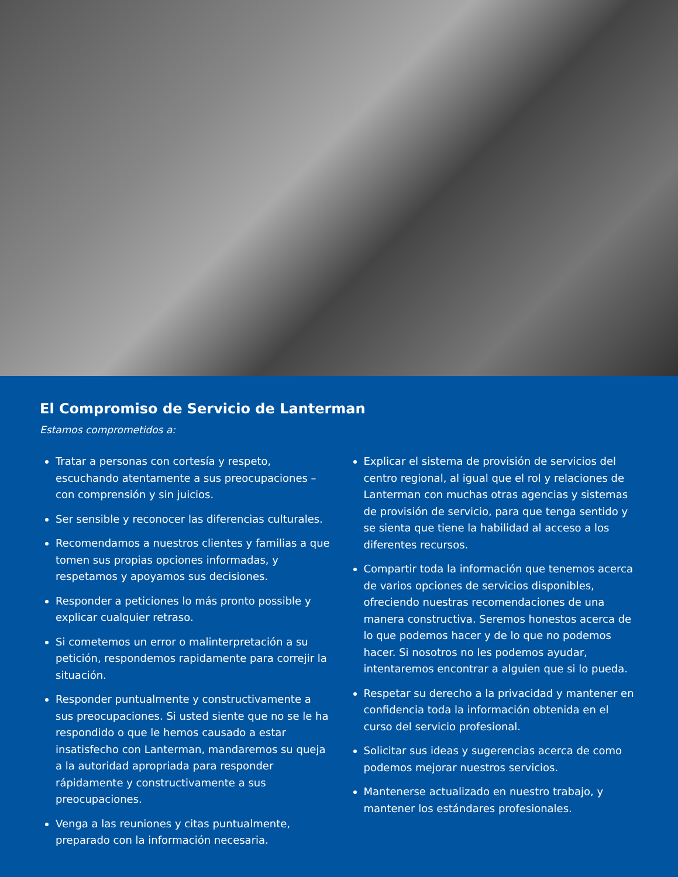El Compromiso de Servicio de Lanterman
Estamos comprometidos a:
Tratar a personas con cortesía y respeto, escuchando atentamente a sus preocupaciones – con comprensión y sin juicios.
Ser sensible y reconocer las diferencias culturales.
Recomendamos a nuestros clientes y familias a que tomen sus propias opciones informadas, y respetamos y apoyamos sus decisiones.
Responder a peticiones lo más pronto possible y explicar cualquier retraso.
Si cometemos un error o malinterpretación a su petición, respondemos rapidamente para correjir la situación.
Responder puntualmente y constructivamente a sus preocupaciones. Si usted siente que no se le ha respondido o que le hemos causado a estar insatisfecho con Lanterman, mandaremos su queja a la autoridad apropriada para responder rápidamente y constructivamente a sus preocupaciones.
Venga a las reuniones y citas puntualmente, preparado con la información necesaria.
Explicar el sistema de provisión de servicios del centro regional, al igual que el rol y relaciones de Lanterman con muchas otras agencias y sistemas de provisión de servicio, para que tenga sentido y se sienta que tiene la habilidad al acceso a los diferentes recursos.
Compartir toda la información que tenemos acerca de varios opciones de servicios disponibles, ofreciendo nuestras recomendaciones de una manera constructiva. Seremos honestos acerca de lo que podemos hacer y de lo que no podemos hacer. Si nosotros no les podemos ayudar, intentaremos encontrar a alguien que si lo pueda.
Respetar su derecho a la privacidad y mantener en confidencia toda la información obtenida en el curso del servicio profesional.
Solicitar sus ideas y sugerencias acerca de como podemos mejorar nuestros servicios.
Mantenerse actualizado en nuestro trabajo, y mantener los estándares profesionales.